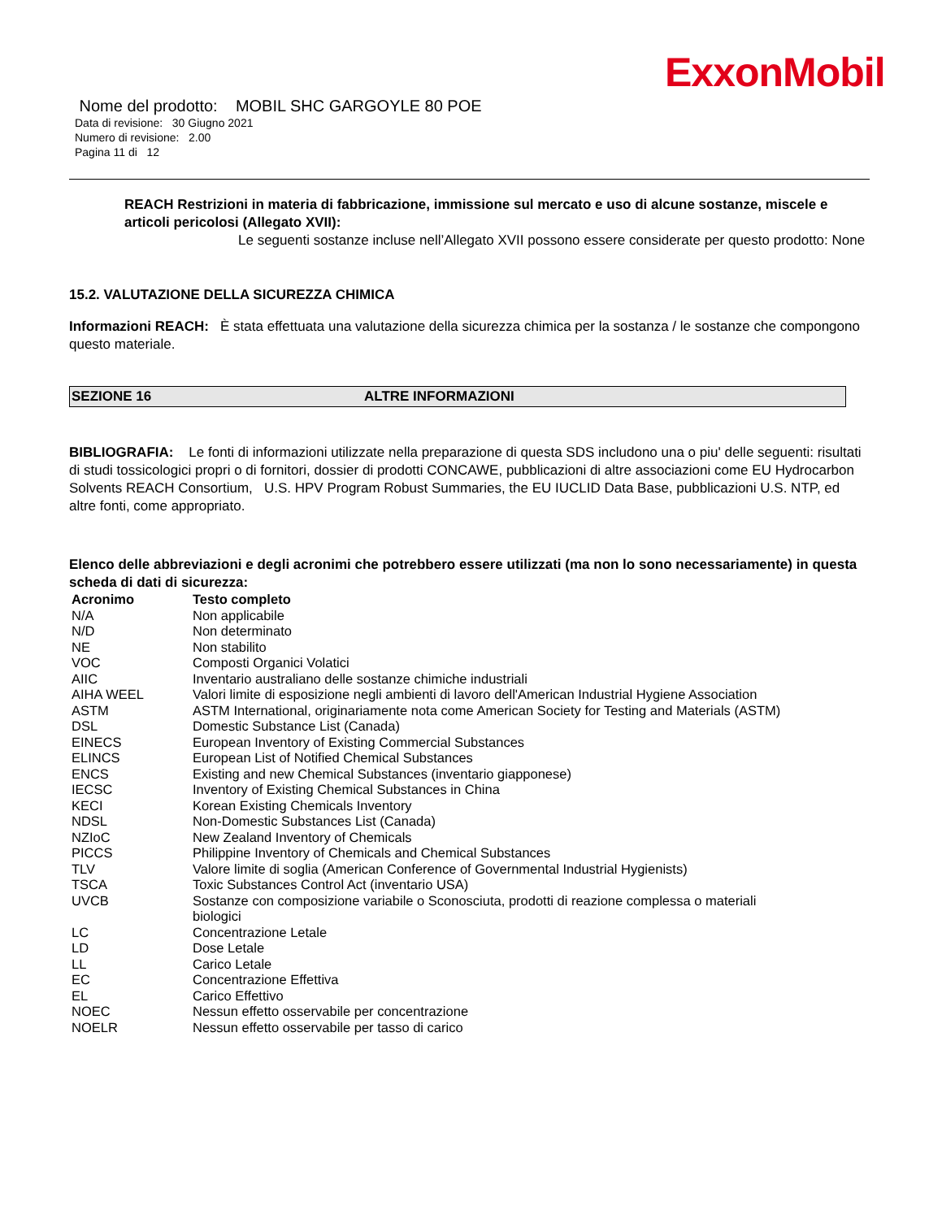ExxonMobil
Nome del prodotto: MOBIL SHC GARGOYLE 80 POE
Data di revisione: 30 Giugno 2021
Numero di revisione: 2.00
Pagina 11 di 12
REACH Restrizioni in materia di fabbricazione, immissione sul mercato e uso di alcune sostanze, miscele e articoli pericolosi (Allegato XVII):
Le seguenti sostanze incluse nell’Allegato XVII possono essere considerate per questo prodotto: None
15.2. VALUTAZIONE DELLA SICUREZZA CHIMICA
Informazioni REACH: È stata effettuata una valutazione della sicurezza chimica per la sostanza / le sostanze che compongono questo materiale.
SEZIONE 16 ALTRE INFORMAZIONI
BIBLIOGRAFIA: Le fonti di informazioni utilizzate nella preparazione di questa SDS includono una o piu' delle seguenti: risultati di studi tossicologici propri o di fornitori, dossier di prodotti CONCAWE, pubblicazioni di altre associazioni come EU Hydrocarbon Solvents REACH Consortium, U.S. HPV Program Robust Summaries, the EU IUCLID Data Base, pubblicazioni U.S. NTP, ed altre fonti, come appropriato.
Elenco delle abbreviazioni e degli acronimi che potrebbero essere utilizzati (ma non lo sono necessariamente) in questa scheda di dati di sicurezza:
| Acronimo | Testo completo |
| --- | --- |
| N/A | Non applicabile |
| N/D | Non determinato |
| NE | Non stabilito |
| VOC | Composti Organici Volatici |
| AIIC | Inventario australiano delle sostanze chimiche industriali |
| AIHA WEEL | Valori limite di esposizione negli ambienti di lavoro dell'American Industrial Hygiene Association |
| ASTM | ASTM International, originariamente nota come American Society for Testing and Materials (ASTM) |
| DSL | Domestic Substance List (Canada) |
| EINECS | European Inventory of Existing Commercial Substances |
| ELINCS | European List of Notified Chemical Substances |
| ENCS | Existing and new Chemical Substances (inventario giapponese) |
| IECSC | Inventory of Existing Chemical Substances in China |
| KECI | Korean Existing Chemicals Inventory |
| NDSL | Non-Domestic Substances List (Canada) |
| NZIoC | New Zealand Inventory of Chemicals |
| PICCS | Philippine Inventory of Chemicals and Chemical Substances |
| TLV | Valore limite di soglia (American Conference of Governmental Industrial Hygienists) |
| TSCA | Toxic Substances Control Act (inventario USA) |
| UVCB | Sostanze con composizione variabile o Sconosciuta, prodotti di reazione complessa o materiali biologici |
| LC | Concentrazione Letale |
| LD | Dose Letale |
| LL | Carico Letale |
| EC | Concentrazione Effettiva |
| EL | Carico Effettivo |
| NOEC | Nessun effetto osservabile per concentrazione |
| NOELR | Nessun effetto osservabile per tasso di carico |